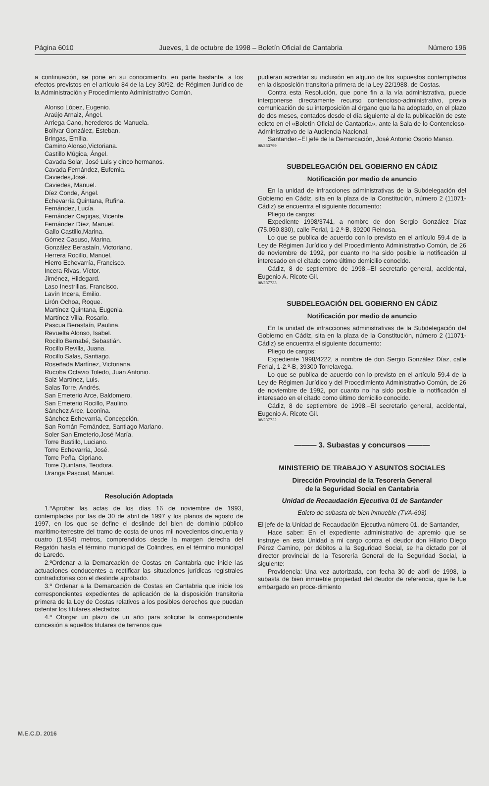Página 6010 Jueves, 1 de octubre de 1998 – Boletín Oficial de Cantabria Número 196
a continuación, se pone en su conocimiento, en parte bastante, a los efectos previstos en el artículo 84 de la Ley 30/92, de Régimen Jurídico de la Administración y Procedimiento Administrativo Común.
Alonso López, Eugenio.
Araújo Arnaiz, Ángel.
Arriega Cano, herederos de Manuela.
Bolívar González, Esteban.
Bringas, Emilia.
Camino Alonso,Victoriana.
Castillo Múgica, Ángel.
Cavada Solar, José Luis y cinco hermanos.
Cavada Fernández, Eufemia.
Caviedes,José.
Caviedes, Manuel.
Díez Conde, Ángel.
Echevarría Quintana, Rufina.
Fernández, Lucía.
Fernández Cagigas, Vicente.
Fernández Díez, Manuel.
Gallo Castillo,Marina.
Gómez Casuso, Marina.
González Berastaín, Victoriano.
Herrera Rocillo, Manuel.
Hierro Echevarría, Francisco.
Incera Rivas, Víctor.
Jiménez, Hildegard.
Laso Inestrillas, Francisco.
Lavín Incera, Emilio.
Lirón Ochoa, Roque.
Martínez Quintana, Eugenia.
Martínez Villa, Rosario.
Pascua Berastaín, Paulina.
Revuelta Alonso, Isabel.
Rocillo Bernabé, Sebastián.
Rocillo Revilla, Juana.
Rocillo Salas, Santiago.
Roseñada Martínez, Victoriana.
Rucoba Octavio Toledo, Juan Antonio.
Saiz Martínez, Luis.
Salas Torre, Andrés.
San Emeterio Arce, Baldomero.
San Emeterio Rocillo, Paulino.
Sánchez Arce, Leonina.
Sánchez Echevarría, Concepción.
San Román Fernández, Santiago Mariano.
Soler San Emeterio,José María.
Torre Bustillo, Luciano.
Torre Echevarría, José.
Torre Peña, Cipriano.
Torre Quintana, Teodora.
Uranga Pascual, Manuel.
Resolución Adoptada
1.ºAprobar las actas de los días 16 de noviembre de 1993, contempladas por las de 30 de abril de 1997 y los planos de agosto de 1997, en los que se define el deslinde del bien de dominio público marítimo-terrestre del tramo de costa de unos mil novecientos cincuenta y cuatro (1.954) metros, comprendidos desde la margen derecha del Regatón hasta el término municipal de Colindres, en el término municipal de Laredo.
2.ºOrdenar a la Demarcación de Costas en Cantabria que inicie las actuaciones conducentes a rectificar las situaciones jurídicas registrales contradictorias con el deslinde aprobado.
3.º Ordenar a la Demarcación de Costas en Cantabria que inicie los correspondientes expedientes de aplicación de la disposición transitoria primera de la Ley de Costas relativos a los posibles derechos que puedan ostentar los titulares afectados.
4.º Otorgar un plazo de un año para solicitar la correspondiente concesión a aquellos titulares de terrenos que
pudieran acreditar su inclusión en alguno de los supuestos contemplados en la disposición transitoria primera de la Ley 22/1988, de Costas.
Contra esta Resolución, que pone fin a la vía administrativa, puede interponerse directamente recurso contencioso-administrativo, previa comunicación de su interposición al órgano que la ha adoptado, en el plazo de dos meses, contados desde el día siguiente al de la publicación de este edicto en el «Boletín Oficial de Cantabria», ante la Sala de lo Contencioso-Administrativo de la Audiencia Nacional.
Santander.–El jefe de la Demarcación, José Antonio Osorio Manso.
98/233799
SUBDELEGACIÓN DEL GOBIERNO EN CÁDIZ
Notificación por medio de anuncio
En la unidad de infracciones administrativas de la Subdelegación del Gobierno en Cádiz, sita en la plaza de la Constitución, número 2 (11071-Cádiz) se encuentra el siguiente documento:
Pliego de cargos:
Expediente 1998/3741, a nombre de don Sergio González Díaz (75.050.830), calle Ferial, 1-2.º-B, 39200 Reinosa.
Lo que se publica de acuerdo con lo previsto en el artículo 59.4 de la Ley de Régimen Jurídico y del Procedimiento Administrativo Común, de 26 de noviembre de 1992, por cuanto no ha sido posible la notificación al interesado en el citado como último domicilio conocido.
Cádiz, 8 de septiembre de 1998.–El secretario general, accidental, Eugenio A. Ricote Gil.
98/237733
SUBDELEGACIÓN DEL GOBIERNO EN CÁDIZ
Notificación por medio de anuncio
En la unidad de infracciones administrativas de la Subdelegación del Gobierno en Cádiz, sita en la plaza de la Constitución, número 2 (11071-Cádiz) se encuentra el siguiente documento:
Pliego de cargos:
Expediente 1998/4222, a nombre de don Sergio González Díaz, calle Ferial, 1-2.º-B, 39300 Torrelavega.
Lo que se publica de acuerdo con lo previsto en el artículo 59.4 de la Ley de Régimen Jurídico y del Procedimiento Administrativo Común, de 26 de noviembre de 1992, por cuanto no ha sido posible la notificación al interesado en el citado como último domicilio conocido.
Cádiz, 8 de septiembre de 1998.–El secretario general, accidental, Eugenio A. Ricote Gil.
98/237722
——— 3. Subastas y concursos ———
MINISTERIO DE TRABAJO Y ASUNTOS SOCIALES
Dirección Provincial de la Tesorería General
de la Seguridad Social en Cantabria
Unidad de Recaudación Ejecutiva 01 de Santander
Edicto de subasta de bien inmueble (TVA-603)
El jefe de la Unidad de Recaudación Ejecutiva número 01, de Santander,
Hace saber: En el expediente administrativo de apremio que se instruye en esta Unidad a mi cargo contra el deudor don Hilario Diego Pérez Camino, por débitos a la Seguridad Social, se ha dictado por el director provincial de la Tesorería General de la Seguridad Social, la siguiente:
Providencia: Una vez autorizada, con fecha 30 de abril de 1998, la subasta de bien inmueble propiedad del deudor de referencia, que le fue embargado en proce-dimiento
M.E.C.D. 2016